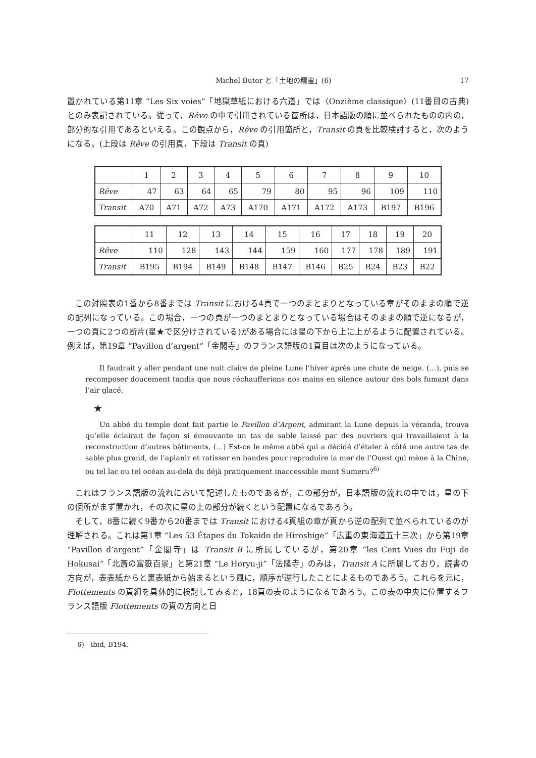Michel Butor と「土地の精霊」(6) 17
置かれている第11章 “Les Six voies”「地獄草紙における六道」では〈Onzième classique〉(11番目の古典)とのみ表記されている。従って，Rêve の中で引用されている箇所は，日本語版の順に並べられたものの内の，部分的な引用であるといえる。この観点から，Rêve の引用箇所と，Transit の頁を比較検討すると，次のようになる。(上段は Rêve の引用頁，下段は Transit の頁)
| | 1 | 2 | 3 | 4 | 5 | 6 | 7 | 8 | 9 | 10 |
| Rêve | 47 | 63 | 64 | 65 | 79 | 80 | 95 | 96 | 109 | 110 |
| Transit | A70 | A71 | A72 | A73 | A170 | A171 | A172 | A173 | B197 | B196 |
| | 11 | 12 | 13 | 14 | 15 | 16 | 17 | 18 | 19 | 20 |
| Rêve | 110 | 128 | 143 | 144 | 159 | 160 | 177 | 178 | 189 | 191 |
| Transit | B195 | B194 | B149 | B148 | B147 | B146 | B25 | B24 | B23 | B22 |
この対照表の1番から8番までは Transit における4頁で一つのまとまりとなっている章がそのままの順で逆の配列になっている。この場合，一つの頁が一つのまとまりとなっている場合はそのままの順で逆になるが，一つの頁に2つの断片(星★で区分けされている)がある場合には星の下から上に上がるように配置されている。例えば，第19章 “Pavillon d’argent”「金閣寺」のフランス語版の1頁目は次のようになっている。
Il faudrait y aller pendant une nuit claire de pleine Lune l’hiver après une chute de neige. (…), puis se recomposer doucement tandis que nous réchaufferions nos mains en silence autour des bols fumant dans l’air glacé.
★
Un abbé du temple dont fait partie le Pavillon d’Argent, admirant la Lune depuis la véranda, trouva qu’elle éclairait de façon si émouvante un tas de sable laissé par des ouvriers qui travaillaient à la reconstruction d’autres bâtiments, (…) Est-ce le même abbé qui a décidé d’étaler à côté une autre tas de sable plus grand, de l’aplanir et ratisser en bandes pour reproduire la mer de l’Ouest qui mène à la Chine, ou tel lac ou tel océan au-delà du déjà pratiquement inaccessible mont Sumeru?<sup>6)</sup>
これはフランス語版の流れにおいて記述したものであるが，この部分が，日本語版の流れの中では，星の下の個所がまず置かれ，その次に星の上の部分が続くという配置になるであろう。
そして，8番に続く9番から20番までは Transit における4頁組の章が頁から逆の配列で並べられているのが理解される。これは第1章 “Les 53 Étapes du Tokaido de Hiroshige”「広重の東海道五十三次」から第19章 “Pavillon d’argent”「金閣寺」は Transit B に所属しているが，第20章 “les Cent Vues du Fuji de Hokusai”「北斎の富嶽百景」と第21章 “Le Horyu-ji”「法隆寺」のみは，Transit A に所属しており，読書の方向が，表表紙からと裏表紙から始まるという風に，順序が逆行したことによるものであろう。これらを元に，Flottements の頁組を具体的に検討してみると，18頁の表のようになるであろう。この表の中央に位置するフランス語版 Flottements の頁の方向と日
6)　ibid, B194.